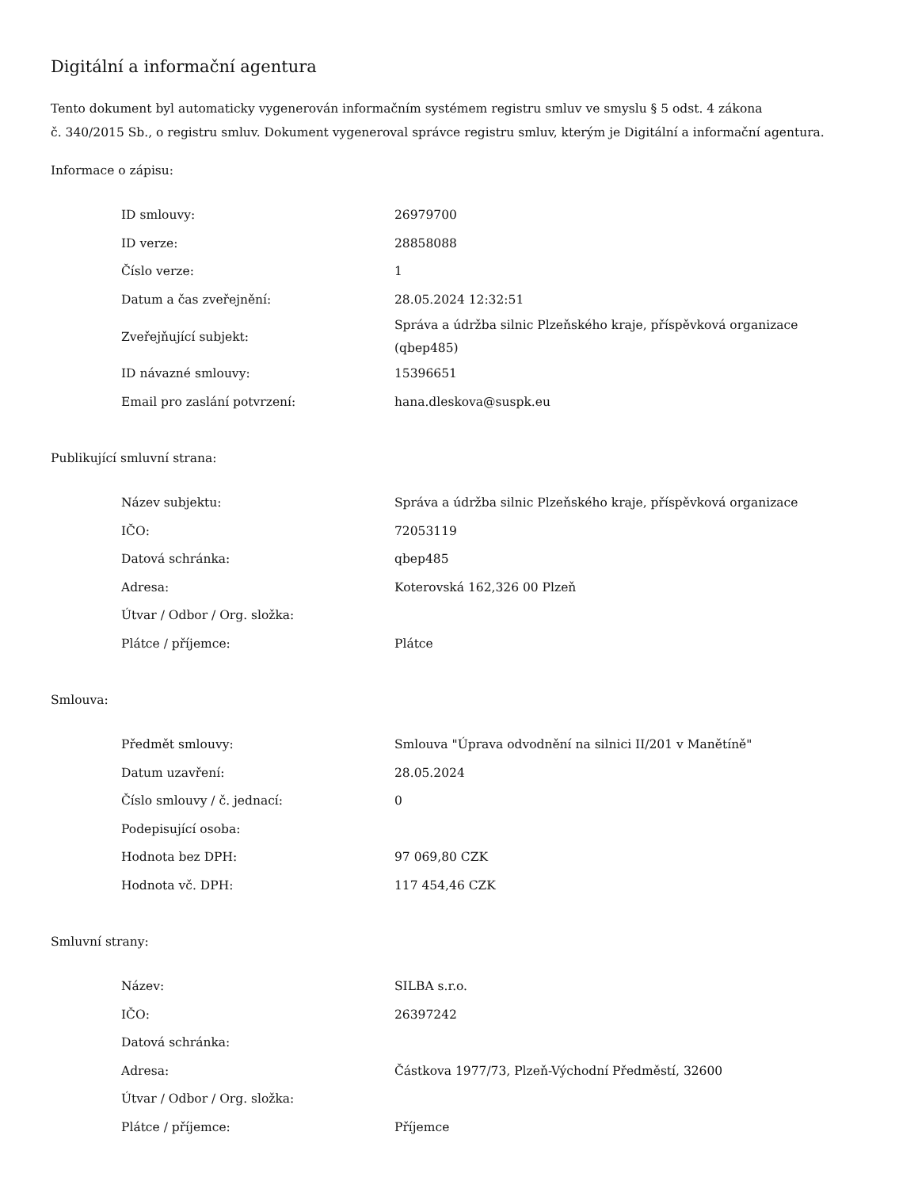Digitální a informační agentura
Tento dokument byl automaticky vygenerován informačním systémem registru smluv ve smyslu § 5 odst. 4 zákona
č. 340/2015 Sb., o registru smluv. Dokument vygeneroval správce registru smluv, kterým je Digitální a informační agentura.
Informace o zápisu:
| ID smlouvy: | 26979700 |
| ID verze: | 28858088 |
| Číslo verze: | 1 |
| Datum a čas zveřejnění: | 28.05.2024 12:32:51 |
| Zveřejňující subjekt: | Správa a údržba silnic Plzeňského kraje, příspěvková organizace (qbep485) |
| ID návazné smlouvy: | 15396651 |
| Email pro zaslání potvrzení: | hana.dleskova@suspk.eu |
Publikující smluvní strana:
| Název subjektu: | Správa a údržba silnic Plzeňského kraje, příspěvková organizace |
| IČO: | 72053119 |
| Datová schránka: | qbep485 |
| Adresa: | Koterovská 162,326 00 Plzeň |
| Útvar / Odbor / Org. složka: | |
| Plátce / příjemce: | Plátce |
Smlouva:
| Předmět smlouvy: | Smlouva "Úprava odvodnění na silnici II/201 v Manětíně" |
| Datum uzavření: | 28.05.2024 |
| Číslo smlouvy / č. jednací: | 0 |
| Podepisující osoba: | |
| Hodnota bez DPH: | 97 069,80 CZK |
| Hodnota vč. DPH: | 117 454,46 CZK |
Smluvní strany:
| Název: | SILBA s.r.o. |
| IČO: | 26397242 |
| Datová schránka: | |
| Adresa: | Částkova 1977/73, Plzeň-Východní Předměstí, 32600 |
| Útvar / Odbor / Org. složka: | |
| Plátce / příjemce: | Příjemce |